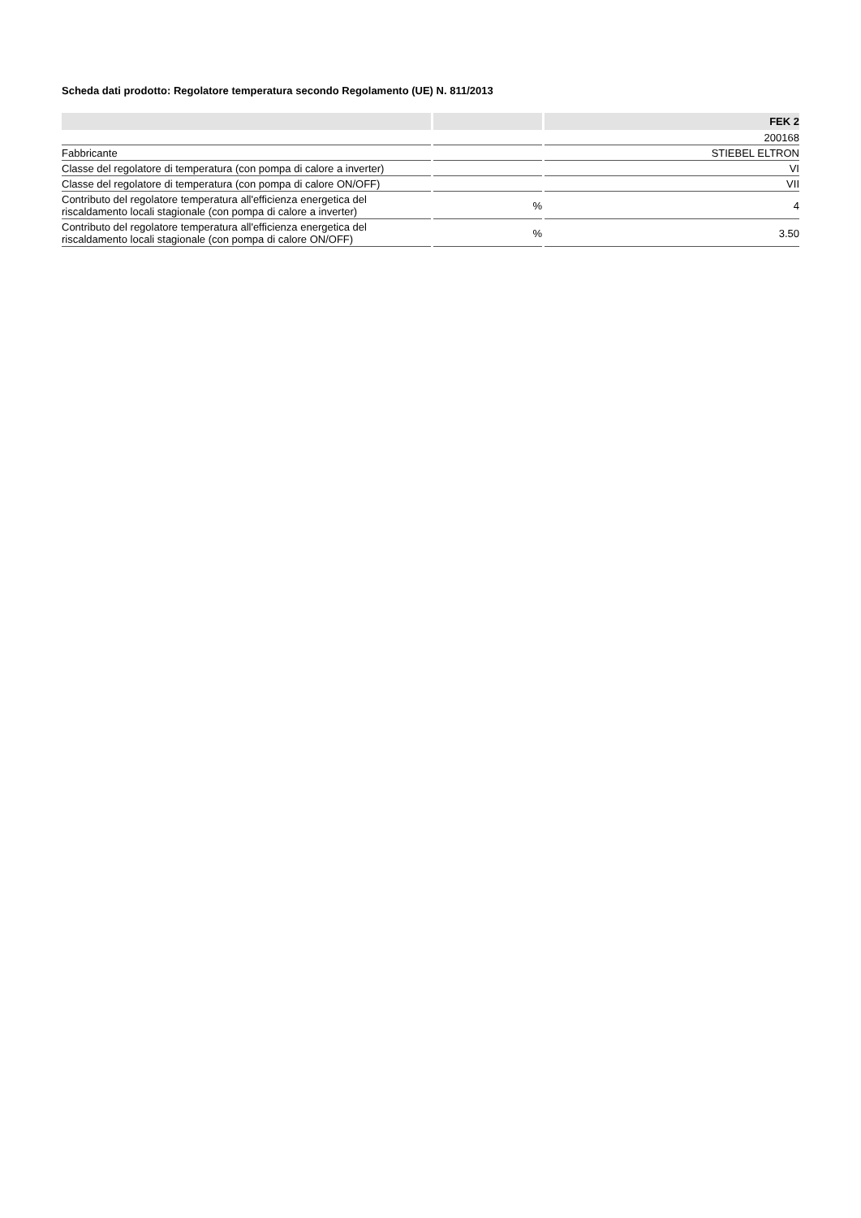Scheda dati prodotto: Regolatore temperatura secondo Regolamento (UE) N. 811/2013
| | | FEK 2 |
| --- | --- | --- |
| | | 200168 |
| Fabbricante | | STIEBEL ELTRON |
| Classe del regolatore di temperatura (con pompa di calore a inverter) | | VI |
| Classe del regolatore di temperatura (con pompa di calore ON/OFF) | | VII |
| Contributo del regolatore temperatura all'efficienza energetica del riscaldamento locali stagionale (con pompa di calore a inverter) | % | 4 |
| Contributo del regolatore temperatura all'efficienza energetica del riscaldamento locali stagionale (con pompa di calore ON/OFF) | % | 3.50 |